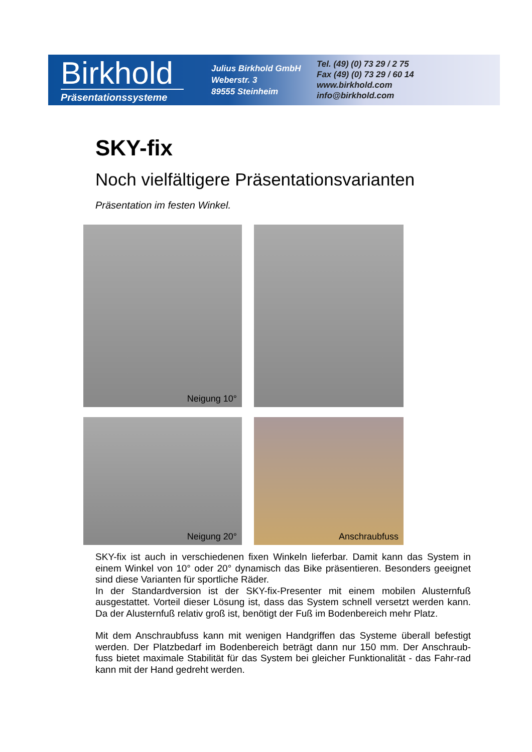Birkhold
Präsentationssysteme
Julius Birkhold GmbH
Weberstr. 3
89555 Steinheim
Tel. (49) (0) 73 29 / 2 75
Fax (49) (0) 73 29 / 60 14
www.birkhold.com
info@birkhold.com
SKY-fix
Noch vielfältigere Präsentationsvarianten
Präsentation im festen Winkel.
Neigung 10°
Neigung 20°
Anschraubfuss
SKY-fix ist auch in verschiedenen fixen Winkeln lieferbar. Damit kann das System in einem Winkel von 10° oder 20° dynamisch das Bike präsentieren. Besonders geeignet sind diese Varianten für sportliche Räder.
In der Standardversion ist der SKY-fix-Presenter mit einem mobilen Alusternfuß ausgestattet. Vorteil dieser Lösung ist, dass das System schnell versetzt werden kann. Da der Alusternfuß relativ groß ist, benötigt der Fuß im Bodenbereich mehr Platz.
Mit dem Anschraubfuss kann mit wenigen Handgriffen das Systeme überall befestigt werden. Der Platzbedarf im Bodenbereich beträgt dann nur 150 mm. Der Anschraub-fuss bietet maximale Stabilität für das System bei gleicher Funktionalität - das Fahr-rad kann mit der Hand gedreht werden.